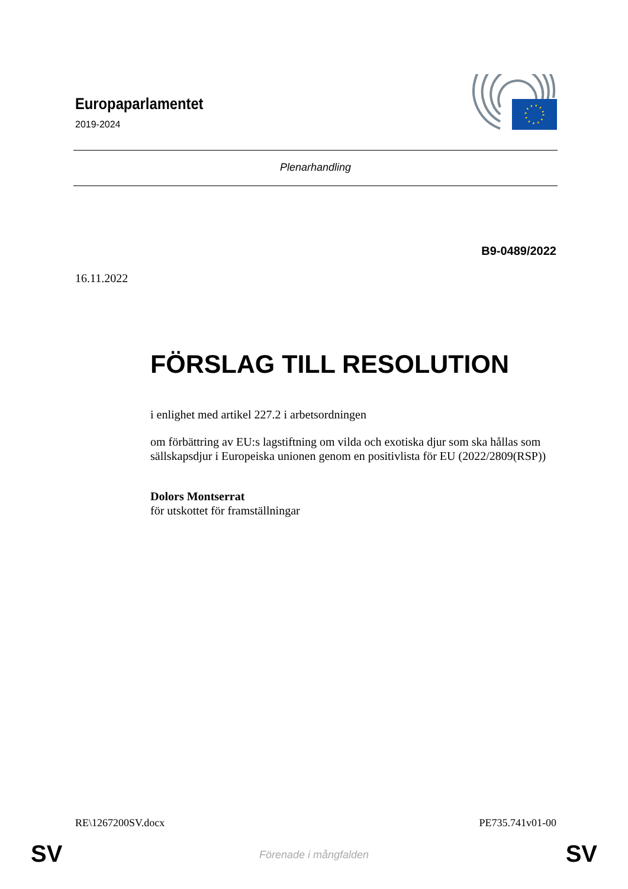Europaparlamentet
2019-2024
Plenarhandling
B9-0489/2022
16.11.2022
FÖRSLAG TILL RESOLUTION
i enlighet med artikel 227.2 i arbetsordningen
om förbättring av EU:s lagstiftning om vilda och exotiska djur som ska hållas som sällskapsdjur i Europeiska unionen genom en positivlista för EU (2022/2809(RSP))
Dolors Montserrat
för utskottet för framställningar
RE\1267200SV.docx PE735.741v01-00
SV
Förenade i mångfalden SV